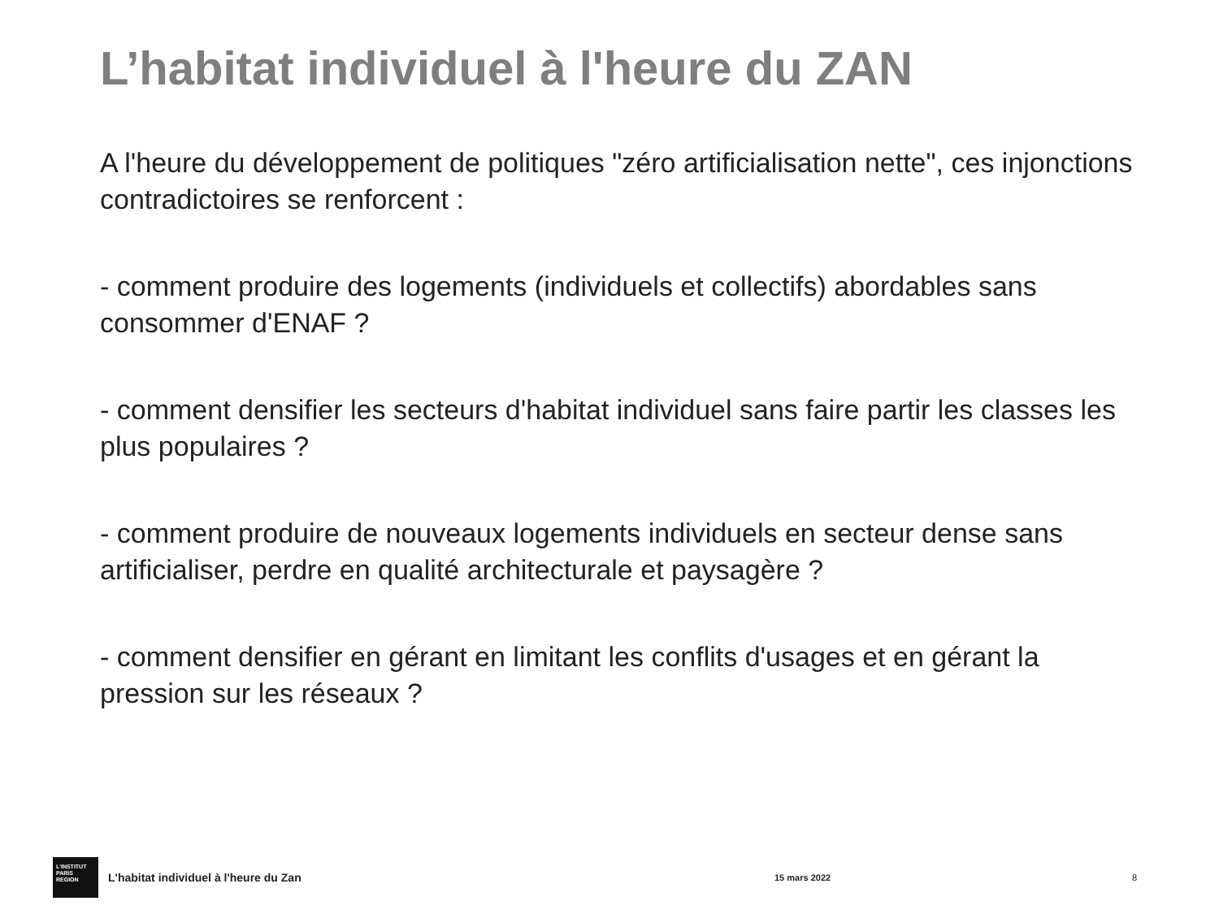L’habitat individuel à l'heure du ZAN
A l'heure du développement de politiques "zéro artificialisation nette", ces injonctions contradictoires se renforcent :
- comment produire des logements (individuels et collectifs) abordables sans consommer d'ENAF ?
- comment densifier les secteurs d'habitat individuel sans faire partir les classes les plus populaires ?
- comment produire de nouveaux logements individuels en secteur dense sans artificialiser, perdre en qualité architecturale et paysagère ?
- comment densifier en gérant en limitant les conflits d'usages et en gérant la pression sur les réseaux ?
L'INSTITUT
PARIS
REGION
L'habitat individuel à l'heure du Zan
15 mars 2022 8